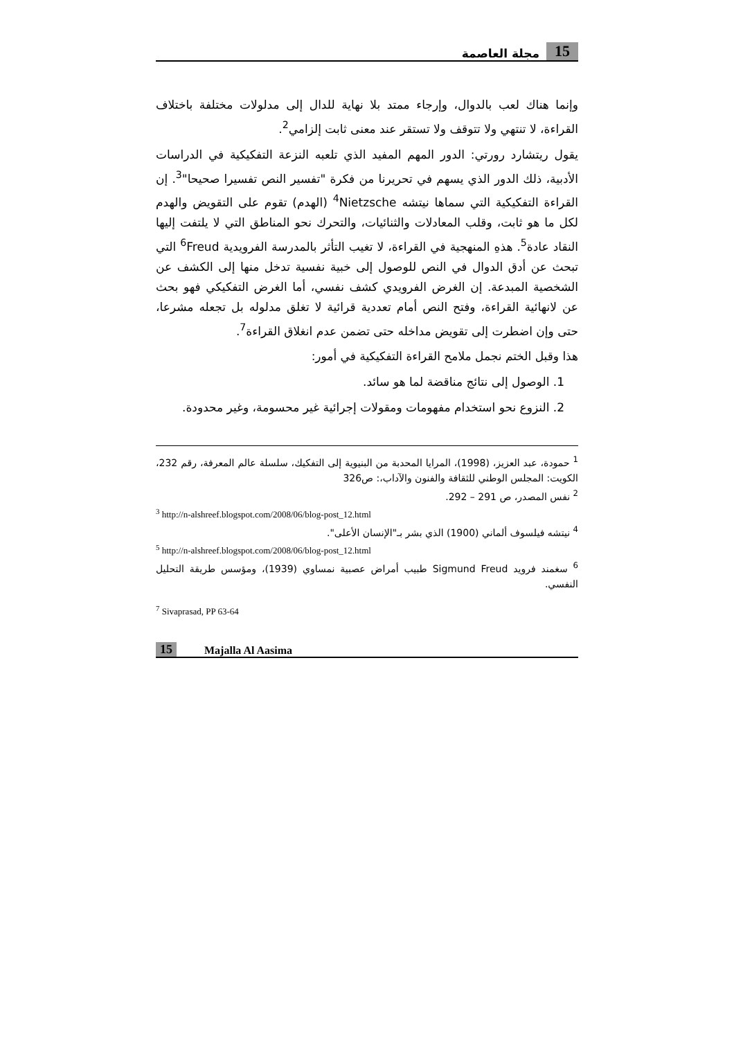15 مجلة العاصمة
وإنما هناك لعب بالدوال، وإرجاء ممتد بلا نهاية للدال إلى مدلولات مختلفة باختلاف القراءة، لا تنتهي ولا تتوقف ولا تستقر عند معنى ثابت إلزامي<sup>2</sup>.
يقول ريتشارد رورتي: الدور المهم المفيد الذي تلعبه النزعة التفكيكية في الدراسات الأدبية، ذلك الدور الذي يسهم في تحريرنا من فكرة "تفسير النص تفسيرا صحيحا"<sup>3</sup>. إن القراءة التفكيكية التي سماها نيتشه <sup>4</sup>Nietzsche (الهدم) تقوم على التقويض والهدم لكل ما هو ثابت، وقلب المعادلات والثنائيات، والتحرك نحو المناطق التي لا يلتفت إليها النقاد عادة<sup>5</sup>. هذهِ المنهجية في القراءة، لا تغيب التأثر بالمدرسة الفرويدية <sup>6</sup>Freud التي تبحث عن أدق الدوال في النص للوصول إلى خبية نفسية تدخل منها إلى الكشف عن الشخصية المبدعة. إن الغرض الفرويدي كشف نفسي، أما الغرض التفكيكي فهو بحث عن لانهائية القراءة، وفتح النص أمام تعددية قرائية لا تغلق مدلوله بل تجعله مشرعا، حتى وإن اضطرت إلى تقويض مداخله حتى تضمن عدم انغلاق القراءة<sup>7</sup>.
هذا وقبل الختم نجمل ملامح القراءة التفكيكية في أمور:
1. الوصول إلى نتائج مناقضة لما هو سائد.
2. النزوع نحو استخدام مفهومات ومقولات إجرائية غير محسومة، وغير محدودة.
<sup>1</sup> حمودة، عبد العزيز، (1998)، المرايا المحدبة من البنيوية إلى التفكيك، سلسلة عالم المعرفة، رقم 232، الكويت: المجلس الوطني للثقافة والفنون والآداب،: ص326
<sup>2</sup> نفس المصدر، ص 291 – 292.
<sup>3</sup> http://n-alshreef.blogspot.com/2008/06/blog-post_12.html
<sup>4</sup> نيتشه فيلسوف ألماني (1900) الذي بشر بـ"الإنسان الأعلى".
<sup>5</sup> http://n-alshreef.blogspot.com/2008/06/blog-post_12.html
<sup>6</sup> سغمند فرويد Sigmund Freud طبيب أمراض عصبية نمساوي (1939)، ومؤسس طريقة التحليل النفسي.
<sup>7</sup> Sivaprasad, PP 63-64
15 Majalla Al Aasima